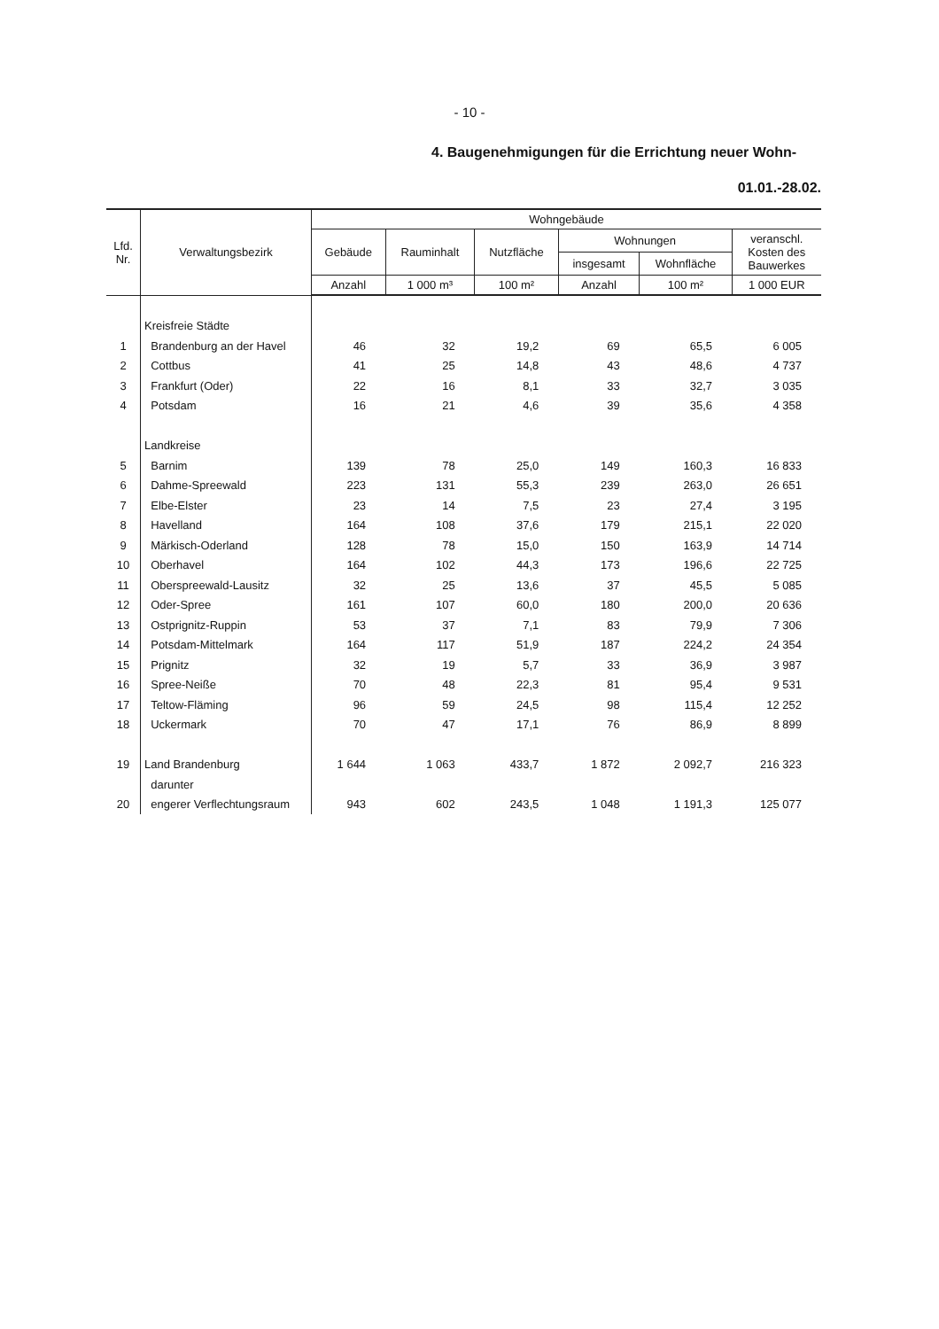- 10 -
4. Baugenehmigungen für die Errichtung neuer Wohn-
01.01.-28.02.
| Lfd. Nr. | Verwaltungsbezirk | Wohngebäude | | | | | |
| --- | --- | --- | --- | --- | --- | --- | --- |
| | | Gebäude | Rauminhalt | Nutzfläche | Wohnungen | | veranschl. Kosten des Bauwerkes |
| | | | | | insgesamt | Wohnfläche | |
| | | Anzahl | 1 000 m³ | 100 m² | Anzahl | 100 m² | 1 000 EUR |
| | Kreisfreie Städte | | | | | | |
| 1 | Brandenburg an der Havel | 46 | 32 | 19,2 | 69 | 65,5 | 6 005 |
| 2 | Cottbus | 41 | 25 | 14,8 | 43 | 48,6 | 4 737 |
| 3 | Frankfurt (Oder) | 22 | 16 | 8,1 | 33 | 32,7 | 3 035 |
| 4 | Potsdam | 16 | 21 | 4,6 | 39 | 35,6 | 4 358 |
| | Landkreise | | | | | | |
| 5 | Barnim | 139 | 78 | 25,0 | 149 | 160,3 | 16 833 |
| 6 | Dahme-Spreewald | 223 | 131 | 55,3 | 239 | 263,0 | 26 651 |
| 7 | Elbe-Elster | 23 | 14 | 7,5 | 23 | 27,4 | 3 195 |
| 8 | Havelland | 164 | 108 | 37,6 | 179 | 215,1 | 22 020 |
| 9 | Märkisch-Oderland | 128 | 78 | 15,0 | 150 | 163,9 | 14 714 |
| 10 | Oberhavel | 164 | 102 | 44,3 | 173 | 196,6 | 22 725 |
| 11 | Oberspreewald-Lausitz | 32 | 25 | 13,6 | 37 | 45,5 | 5 085 |
| 12 | Oder-Spree | 161 | 107 | 60,0 | 180 | 200,0 | 20 636 |
| 13 | Ostprignitz-Ruppin | 53 | 37 | 7,1 | 83 | 79,9 | 7 306 |
| 14 | Potsdam-Mittelmark | 164 | 117 | 51,9 | 187 | 224,2 | 24 354 |
| 15 | Prignitz | 32 | 19 | 5,7 | 33 | 36,9 | 3 987 |
| 16 | Spree-Neiße | 70 | 48 | 22,3 | 81 | 95,4 | 9 531 |
| 17 | Teltow-Fläming | 96 | 59 | 24,5 | 98 | 115,4 | 12 252 |
| 18 | Uckermark | 70 | 47 | 17,1 | 76 | 86,9 | 8 899 |
| 19 | Land Brandenburg | 1 644 | 1 063 | 433,7 | 1 872 | 2 092,7 | 216 323 |
| | darunter | | | | | | |
| 20 | engerer Verflechtungsraum | 943 | 602 | 243,5 | 1 048 | 1 191,3 | 125 077 |